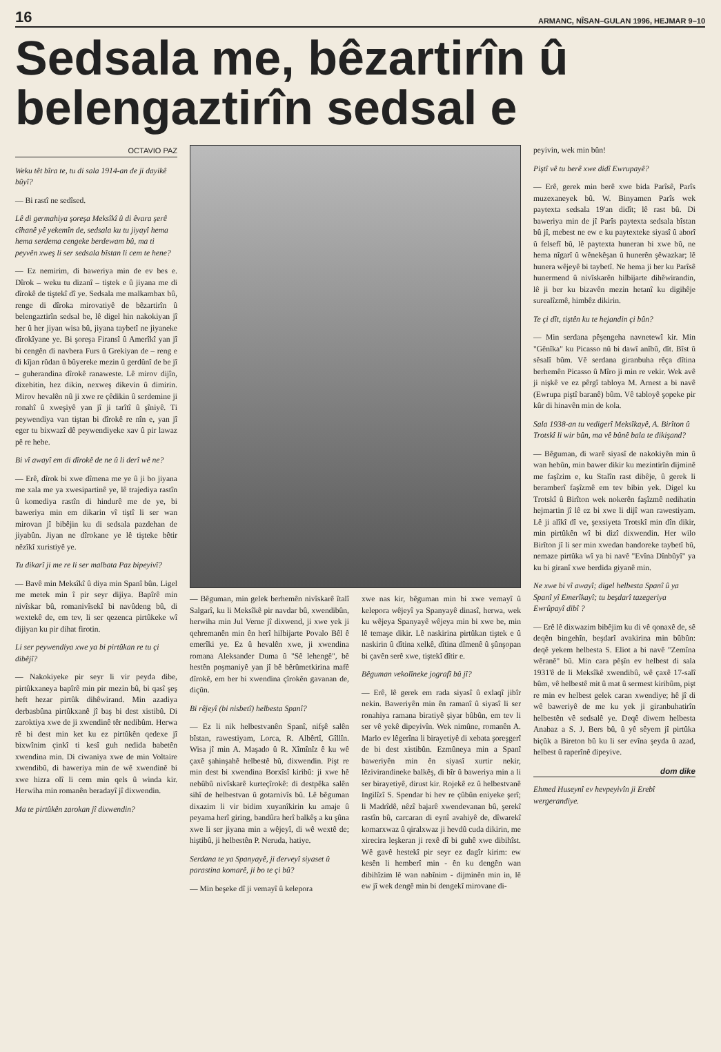16 ARMANC, NÎSAN–GULAN 1996, HEJMAR 9–10
Sedsala me, bêzartirîn û belengaztirîn sedsal e
OCTAVIO PAZ
Weku têt bîra te, tu di sala 1914-an de ji dayikê bûyî?
— Bi rastî ne sedîsed.
Lê di germahiya şoreşa Meksîkî û di êvara şerê cîhanê yê yekemîn de, sedsala ku tu jiyayî hema hema serdema cengeke berdewam bû, ma ti peyvên xweş li ser sedsala bîstan li cem te hene?
— Ez nemirim, di baweriya min de ev bes e. Dîrok – weku tu dizanî – tiştek e û jiyana me di dîrokê de tiştekî dî ye. Sedsala me malkambax bû, renge di dîroka mirovatiyê de bêzartirîn û belengaztirîn sedsal be, lê digel hin nakokiyan jî her û her jiyan wisa bû, jiyana taybetî ne jiyaneke dîrokîyane ye. Bi şoreşa Firansî û Amerîkî yan jî bi cengên di navbera Furs û Grekiyan de – reng e di kîjan rûdan û bûyereke mezin û gerdûnî de be jî – guherandina dîrokê ranaweste. Lê mirov dijîn, dixebitin, hez dikin, nexweş dikevin û dimirin. Mirov hevalên nû ji xwe re çêdikin û serdemine ji ronahî û xweşiyê yan jî ji tarîtî û şîniyê. Ti peywendiya van tiştan bi dîrokê re nîn e, yan jî eger tu bixwazî dê peywendiyeke xav û pir lawaz pê re hebe.
Bi vî awayî em di dîrokê de ne û li derî wê ne?
— Erê, dîrok bi xwe dîmena me ye û ji bo jiyana me xala me ya xwesipartinê ye, lê trajediya rastîn û komediya rastîn di hindurê me de ye, bi baweriya min em dikarin vî tiştî li ser wan mirovan jî bibêjin ku di sedsala pazdehan de jiyabûn. Jiyan ne dîrokane ye lê tişteke bêtir nêzîkî xuristiyê ye.
Tu dikarî ji me re li ser malbata Paz bipeyivî?
— Bavê min Meksîkî û diya min Spanî bûn. Ligel me metek min î pir seyr dijiya. Bapîrê min nivîskar bû, romanivîsekî bi navûdeng bû, di wextekê de, em tev, li ser qezenca pirtûkeke wî dijiyan ku pir dihat firotin.
Li ser peywendiya xwe ya bi pirtûkan re tu çi dibêjî?
— Nakokiyeke pir seyr li vir peyda dibe, pirtûkxaneya bapîrê min pir mezin bû, bi qasî şeş heft hezar pirtûk dihêwirand. Min azadiya derbasbûna pirtûkxanê jî baş bi dest xistibû. Di zaroktiya xwe de ji xwendinê têr nedibûm. Herwa rê bi dest min ket ku ez pirtûkên qedexe jî bixwînim çinkî ti kesî guh nedida babetên xwendina min. Di ciwaniya xwe de min Voltaire xwendibû, di baweriya min de wê xwendinê bi xwe hizra olî li cem min qels û winda kir. Herwiha min romanên beradayî jî dixwendin.
Ma te pirtûkên zarokan jî dixwendin?
— Bêguman, min gelek berhemên nivîskarê îtalî Salgarî, ku li Meksîkê pir navdar bû, xwendibûn, herwiha min Jul Verne jî dixwend, ji xwe yek ji qehremanên min ên herî hilbijarte Povalo Bêl ê emerîki ye. Ez û hevalên xwe, ji xwendina romana Aleksander Duma û "Sê lehengê", bê hestên poşmaniyê yan jî bê bêrûmetkirina mafê dîrokê, em ber bi xwendina çîrokên gavanan de, diçûn.
Bi rêjeyî (bi nisbetî) helbesta Spanî?
— Ez li nik helbestvanên Spanî, nifşê salên bîstan, rawestiyam, Lorca, R. Albêrtî, Gîllîn. Wisa jî min A. Maşado û R. Xîmînîz ê ku wê çaxê şahinşahê helbestê bû, dixwendin. Pişt re min dest bi xwendina Borxîsî kiribû: ji xwe hê nebûbû nivîskarê kurteçîrokê: di destpêka salên sihî de helbestvan û gotarnivîs bû. Lê bêguman dixazim li vir bidim xuyanîkirin ku amaje û peyama herî giring, bandûra herî balkêş a ku şûna xwe li ser jiyana min a wêjeyî, di wê wextê de; hiştibû, ji helbestên P. Neruda, hatiye.
Serdana te ya Spanyayê, ji derveyî siyaset û parastina komarê, ji bo te çi bû?
— Min beşeke dî ji vemayî û kelepora
xwe nas kir, bêguman min bi xwe vemayî û kelepora wêjeyî ya Spanyayê dinasî, herwa, wek ku wêjeya Spanyayê wêjeya min bi xwe be, min lê temaşe dikir. Lê naskirina pirtûkan tiştek e û naskirin û dîtina xelkê, dîtina dîmenê û şûnşopan bi çavên serê xwe, tiştekî dîtir e.
Bêguman vekolîneke jografî bû jî?
— Erê, lê gerek em rada siyasî û exlaqî jibîr nekin. Baweriyên min ên ramanî û siyasî li ser ronahiya ramana biratiyê şiyar bûbûn, em tev li ser vê yekê dipeyivîn. Wek nimûne, romanên A. Marlo ev lêgerîna li birayetiyê di xebata şoreşgerî de bi dest xistibûn. Ezmûneya min a Spanî baweriyên min ên siyasî xurtir nekir, lêzivirandineke balkêş, di bîr û baweriya min a li ser birayetiyê, dirust kir. Rojekê ez û helbestvanê Ingilîzî S. Spendar bi hev re çûbûn eniyeke şerî; li Madrîdê, nêzî bajarê xwendevanan bû, şerekî rastîn bû, carcaran di eynî avahiyê de, dîwarekî komarxwaz û qiralxwaz ji hevdû cuda dikirin, me xirecira leşkeran ji rexê dî bi guhê xwe dibihîst. Wê gavê hestekî pir seyr ez dagîr kirim: ew kesên li hemberî min - ên ku dengên wan dibihîzim lê wan nabînim - dijminên min in, lê ew jî wek dengê min bi dengekî mirovane di-
peyivin, wek min bûn!
Piştî vê tu berê xwe didî Ewrupayê?
— Erê, gerek min berê xwe bida Parîsê, Parîs muzexaneyek bû. W. Binyamen Parîs wek paytexta sedsala 19'an didît; lê rast bû. Di baweriya min de jî Parîs paytexta sedsala bîstan bû jî, mebest ne ew e ku paytexteke siyasî û aborî û felsefî bû, lê paytexta huneran bi xwe bû, ne hema nîgarî û wênekêşan û hunerên şêwazkar; lê hunera wêjeyê bi taybetî. Ne hema ji ber ku Parîsê hunermend û nivîskarên hilbijarte dihêwirandin, lê ji ber ku bizavên mezin hetanî ku digihêje surealîzmê, himbêz dikirin.
Te çi dît, tiştên ku te hejandin çi bûn?
— Min serdana pêşengeha navnetewî kir. Min "Gênîka" ku Picasso nû bi dawî anîbû, dît. Bîst û sêsalî bûm. Vê serdana giranbuha rêça dîtina berhemên Picasso û Mîro ji min re vekir. Wek avê ji nişkê ve ez pêrgî tabloya M. Arnest a bi navê (Ewrupa piştî baranê) bûm. Vê tabloyê şopeke pir kûr di hinavên min de kola.
Sala 1938-an tu vedigerî Meksîkayê, A. Birîton û Trotskî li wir bûn, ma vê bûnê bala te dikişand?
— Bêguman, di warê siyasî de nakokiyên min û wan hebûn, min bawer dikir ku mezintirîn dijminê me faşîzim e, ku Stalîn rast dibêje, û gerek li beramberî faşîzmê em tev bibin yek. Digel ku Trotskî û Birîton wek nokerên faşîzmê nedihatin hejmartin jî lê ez bi xwe li dijî wan rawestiyam. Lê ji alîkî dî ve, şexsiyeta Trotskî min dîn dikir, min pirtûkên wî bi dizî dixwendin. Her wilo Birîton jî li ser min xwedan bandoreke taybetî bû, nemaze pirtûka wî ya bi navê "Evîna Dînbûyî" ya ku bi giranî xwe berdida giyanê min.
Ne xwe bi vî awayî; digel helbesta Spanî û ya Spanî yî Emerîkayî; tu beşdarî tazegeriya Ewrûpayî dibî ?
— Erê lê dixwazim bibêjim ku di vê qonaxê de, sê deqên bingehîn, beşdarî avakirina min bûbûn: deqê yekem helbesta S. Eliot a bi navê "Zemîna wêranê" bû. Min cara pêşîn ev helbest di sala 1931'ê de li Meksîkê xwendibû, wê çaxê 17-salî bûm, vê helbestê mit û mat û sermest kiribûm, pişt re min ev helbest gelek caran xwendiye; hê jî di wê baweriyê de me ku yek ji giranbuhatirîn helbestên vê sedsalê ye. Deqê diwem helbesta Anabaz a S. J. Bers bû, û yê sêyem jî pirtûka biçûk a Bireton bû ku li ser evîna şeyda û azad, helbest û raperînê dipeyive.
dom dike
Ehmed Huseynî ev hevpeyivîn ji Erebî wergerandiye.